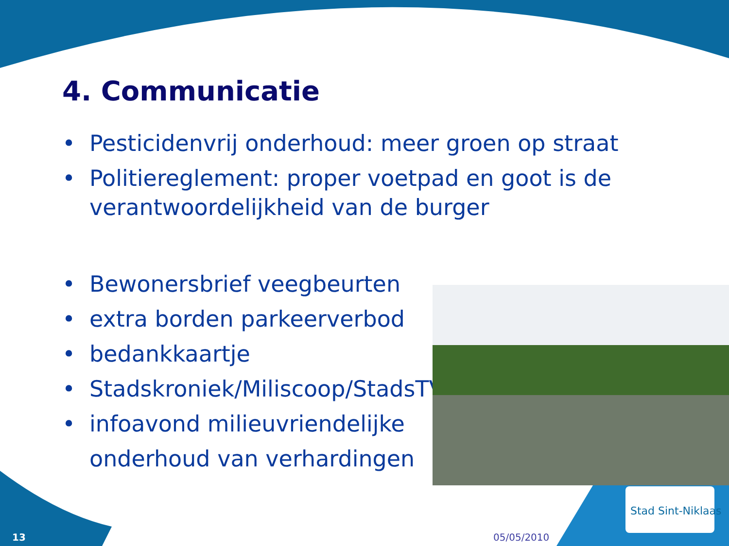4. Communicatie
• Pesticidenvrij onderhoud: meer groen op straat
• Politiereglement: proper voetpad en goot is de verantwoordelijkheid van de burger
• Bewonersbrief veegbeurten
• extra borden parkeerverbod
• bedankkaartje
• Stadskroniek/Miliscoop/StadsTV
• infoavond milieuvriendelijke onderhoud van verhardingen
Stad Sint-Niklaas
13 05/05/2010